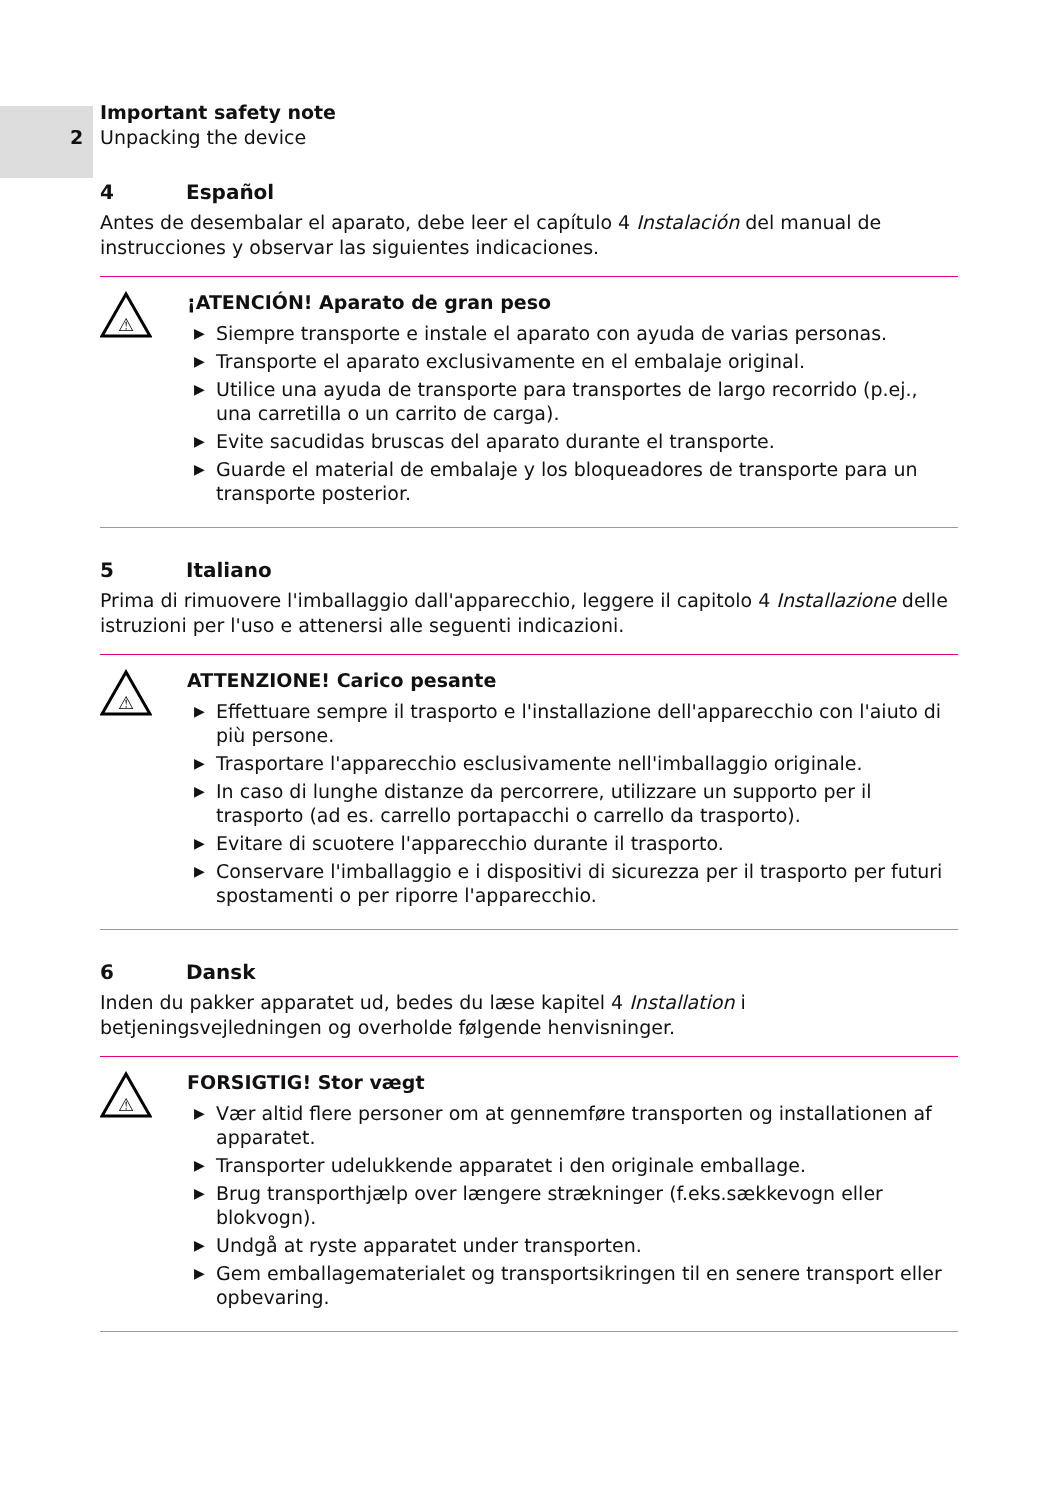Important safety note
2 Unpacking the device
4 Español
Antes de desembalar el aparato, debe leer el capítulo 4 Instalación del manual de instrucciones y observar las siguientes indicaciones.
⚠
¡ATENCIÓN! Aparato de gran peso
▶ Siempre transporte e instale el aparato con ayuda de varias personas.
▶ Transporte el aparato exclusivamente en el embalaje original.
▶ Utilice una ayuda de transporte para transportes de largo recorrido (p.ej., una carretilla o un carrito de carga).
▶ Evite sacudidas bruscas del aparato durante el transporte.
▶ Guarde el material de embalaje y los bloqueadores de transporte para un transporte posterior.
5 Italiano
Prima di rimuovere l'imballaggio dall'apparecchio, leggere il capitolo 4 Installazione delle istruzioni per l'uso e attenersi alle seguenti indicazioni.
⚠
ATTENZIONE! Carico pesante
▶ Effettuare sempre il trasporto e l'installazione dell'apparecchio con l'aiuto di più persone.
▶ Trasportare l'apparecchio esclusivamente nell'imballaggio originale.
▶ In caso di lunghe distanze da percorrere, utilizzare un supporto per il trasporto (ad es. carrello portapacchi o carrello da trasporto).
▶ Evitare di scuotere l'apparecchio durante il trasporto.
▶ Conservare l'imballaggio e i dispositivi di sicurezza per il trasporto per futuri spostamenti o per riporre l'apparecchio.
6 Dansk
Inden du pakker apparatet ud, bedes du læse kapitel 4 Installation i betjeningsvejledningen og overholde følgende henvisninger.
⚠
FORSIGTIG! Stor vægt
▶ Vær altid flere personer om at gennemføre transporten og installationen af apparatet.
▶ Transporter udelukkende apparatet i den originale emballage.
▶ Brug transporthjælp over længere strækninger (f.eks.sækkevogn eller blokvogn).
▶ Undgå at ryste apparatet under transporten.
▶ Gem emballagematerialet og transportsikringen til en senere transport eller opbevaring.